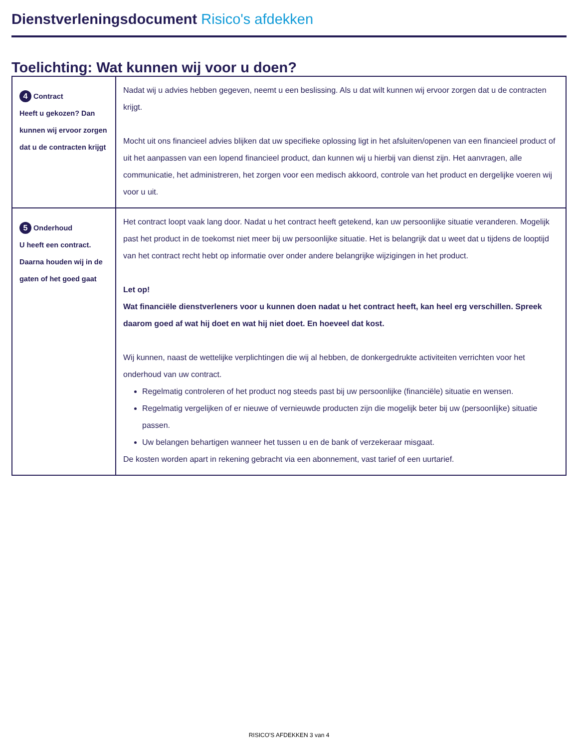Dienstverleningsdocument Risico's afdekken
Toelichting: Wat kunnen wij voor u doen?
| 4 Contract Heeft u gekozen? Dan kunnen wij ervoor zorgen dat u de contracten krijgt | Nadat wij u advies hebben gegeven, neemt u een beslissing. Als u dat wilt kunnen wij ervoor zorgen dat u de contracten krijgt. Mocht uit ons financieel advies blijken dat uw specifieke oplossing ligt in het afsluiten/openen van een financieel product of uit het aanpassen van een lopend financieel product, dan kunnen wij u hierbij van dienst zijn. Het aanvragen, alle communicatie, het administreren, het zorgen voor een medisch akkoord, controle van het product en dergelijke voeren wij voor u uit. |
| 5 Onderhoud U heeft een contract. Daarna houden wij in de gaten of het goed gaat | Het contract loopt vaak lang door. Nadat u het contract heeft getekend, kan uw persoonlijke situatie veranderen. Mogelijk past het product in de toekomst niet meer bij uw persoonlijke situatie. Het is belangrijk dat u weet dat u tijdens de looptijd van het contract recht hebt op informatie over onder andere belangrijke wijzigingen in het product. Let op! Wat financiële dienstverleners voor u kunnen doen nadat u het contract heeft, kan heel erg verschillen. Spreek daarom goed af wat hij doet en wat hij niet doet. En hoeveel dat kost. Wij kunnen, naast de wettelijke verplichtingen die wij al hebben, de donkergedrukte activiteiten verrichten voor het onderhoud van uw contract. Regelmatig controleren of het product nog steeds past bij uw persoonlijke (financiële) situatie en wensen. Regelmatig vergelijken of er nieuwe of vernieuwde producten zijn die mogelijk beter bij uw (persoonlijke) situatie passen. Uw belangen behartigen wanneer het tussen u en de bank of verzekeraar misgaat. De kosten worden apart in rekening gebracht via een abonnement, vast tarief of een uurtarief. |
RISICO'S AFDEKKEN 3 van 4